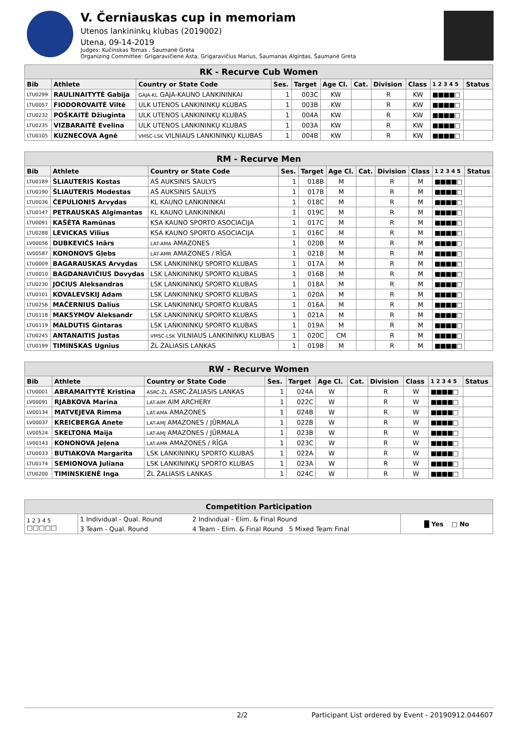V. Černiauskas cup in memoriam
Utenos lankininkų klubas (2019002)
Utena, 09-14-2019
Judges: Kučinskas Tomas , Šaumanė Greta
Organizing Committee: Grigaravičienė Asta, Grigaravičius Marius, Šaumanas Algirdas, Šaumanė Greta
| RK - Recurve Cub Women | | | | | | | | | | |
| Bib | Athlete | Country or State Code | Ses. | Target | Age Cl. | Cat. | Division | Class | 1 2 3 4 5 | Status |
| LTU0299 | RAULINAITYTĖ Gabija | GAJA-KL GAJA-KAUNO LANKININKAI | 1 | 003C | KW | | R | KW | ■■■■□ | |
| LTU0057 | FIODOROVAITĖ Viltė | ULK UTENOS LANKININKŲ KLUBAS | 1 | 003B | KW | | R | KW | ■■■■□ | |
| LTU0232 | POŠKAITĖ Džiuginta | ULK UTENOS LANKININKŲ KLUBAS | 1 | 004A | KW | | R | KW | ■■■■□ | |
| LTU0235 | VIZBARAITĖ Evelina | ULK UTENOS LANKININKŲ KLUBAS | 1 | 003A | KW | | R | KW | ■■■■□ | |
| LTU0105 | KUZNECOVA Agnė | VMSC-LSK VILNIAUS LANKININKŲ KLUBAS | 1 | 004B | KW | | R | KW | ■■■■□ | |
| RM - Recurve Men | | | | | | | | | | |
| Bib | Athlete | Country or State Code | Ses. | Target | Age Cl. | Cat. | Division | Class | 1 2 3 4 5 | Status |
| LTU0189 | ŠLIAUTERIS Kostas | AŠ AUKSINIS ŠAULYS | 1 | 018B | M | | R | M | ■■■■□ | |
| LTU0190 | ŠLIAUTERIS Modestas | AŠ AUKSINIS ŠAULYS | 1 | 017B | M | | R | M | ■■■■□ | |
| LTU0036 | ČEPULIONIS Arvydas | KL KAUNO LANKININKAI | 1 | 018C | M | | R | M | ■■■■□ | |
| LTU0147 | PETRAUSKAS Algimantas | KL KAUNO LANKININKAI | 1 | 019C | M | | R | M | ■■■■□ | |
| LTU0091 | KAŠĖTA Ramūnas | KSA KAUNO SPORTO ASOCIACIJA | 1 | 017C | M | | R | M | ■■■■□ | |
| LTU0288 | LEVICKAS Vilius | KSA KAUNO SPORTO ASOCIACIJA | 1 | 016C | M | | R | M | ■■■■□ | |
| LV00056 | DUBKEVIČS Inārs | LAT-AMA AMAZONES | 1 | 020B | M | | R | M | ■■■■□ | |
| LV00587 | KONONOVS Gļebs | LAT-AMR AMAZONES / RĪGA | 1 | 021B | M | | R | M | ■■■■□ | |
| LTU0009 | BAGARAUSKAS Arvydas | LSK LANKININKŲ SPORTO KLUBAS | 1 | 017A | M | | R | M | ■■■■□ | |
| LTU0010 | BAGDANAVIČIUS Dovydas | LSK LANKININKŲ SPORTO KLUBAS | 1 | 016B | M | | R | M | ■■■■□ | |
| LTU0230 | JOCIUS Aleksandras | LSK LANKININKŲ SPORTO KLUBAS | 1 | 018A | M | | R | M | ■■■■□ | |
| LTU0101 | KOVALEVSKIJ Adam | LSK LANKININKŲ SPORTO KLUBAS | 1 | 020A | M | | R | M | ■■■■□ | |
| LTU0256 | MAČERNIUS Dalius | LSK LANKININKŲ SPORTO KLUBAS | 1 | 016A | M | | R | M | ■■■■□ | |
| LTU0118 | MAKSYMOV Aleksandr | LSK LANKININKŲ SPORTO KLUBAS | 1 | 021A | M | | R | M | ■■■■□ | |
| LTU0119 | MALDUTIS Gintaras | LSK LANKININKŲ SPORTO KLUBAS | 1 | 019A | M | | R | M | ■■■■□ | |
| LTU0245 | ANTANAITIS Justas | VMSC-LSK VILNIAUS LANKININKŲ KLUBAS | 1 | 020C | CM | | R | M | ■■■■□ | |
| LTU0199 | TIMINSKAS Ugnius | ŽL ŽALIASIS LANKAS | 1 | 019B | M | | R | M | ■■■■□ | |
| RW - Recurve Women | | | | | | | | | | |
| Bib | Athlete | Country or State Code | Ses. | Target | Age Cl. | Cat. | Division | Class | 1 2 3 4 5 | Status |
| LTU0001 | ABRAMAITYTĖ Kristina | ASRC-ŽL ASRC-ŽALIASIS LANKAS | 1 | 024A | W | | R | W | ■■■■□ | |
| LV00091 | RJABKOVA Marina | LAT-AIM AIM ARCHERY | 1 | 022C | W | | R | W | ■■■■□ | |
| LV00134 | MATVEJEVA Rimma | LAT-AMA AMAZONES | 1 | 024B | W | | R | W | ■■■■□ | |
| LV00037 | KREICBERGA Anete | LAT-AMJ AMAZONES / JŪRMALA | 1 | 022B | W | | R | W | ■■■■□ | |
| LV00524 | SKELTONA Maija | LAT-AMJ AMAZONES / JŪRMALA | 1 | 023B | W | | R | W | ■■■■□ | |
| LV00143 | KONONOVA Jeļena | LAT-AMR AMAZONES / RĪGA | 1 | 023C | W | | R | W | ■■■■□ | |
| LTU0033 | BUTIAKOVA Margarita | LSK LANKININKŲ SPORTO KLUBAS | 1 | 022A | W | | R | W | ■■■■□ | |
| LTU0174 | SEMIONOVA Juliana | LSK LANKININKŲ SPORTO KLUBAS | 1 | 023A | W | | R | W | ■■■■□ | |
| LTU0200 | TIMINSKIENĖ Inga | ŽL ŽALIASIS LANKAS | 1 | 024C | W | | R | W | ■■■■□ | |
| Competition Participation | | | |
| 1 2 3 4 5 □□□□□ | 1 Individual - Qual. Round | 2 Individual - Elim. & Final Round | █ Yes □ No |
| | 3 Team - Qual. Round | 4 Team - Elim. & Final Round 5 Mixed Team Final | |
2/2 Participant List ordered by Event - 20190912.044607